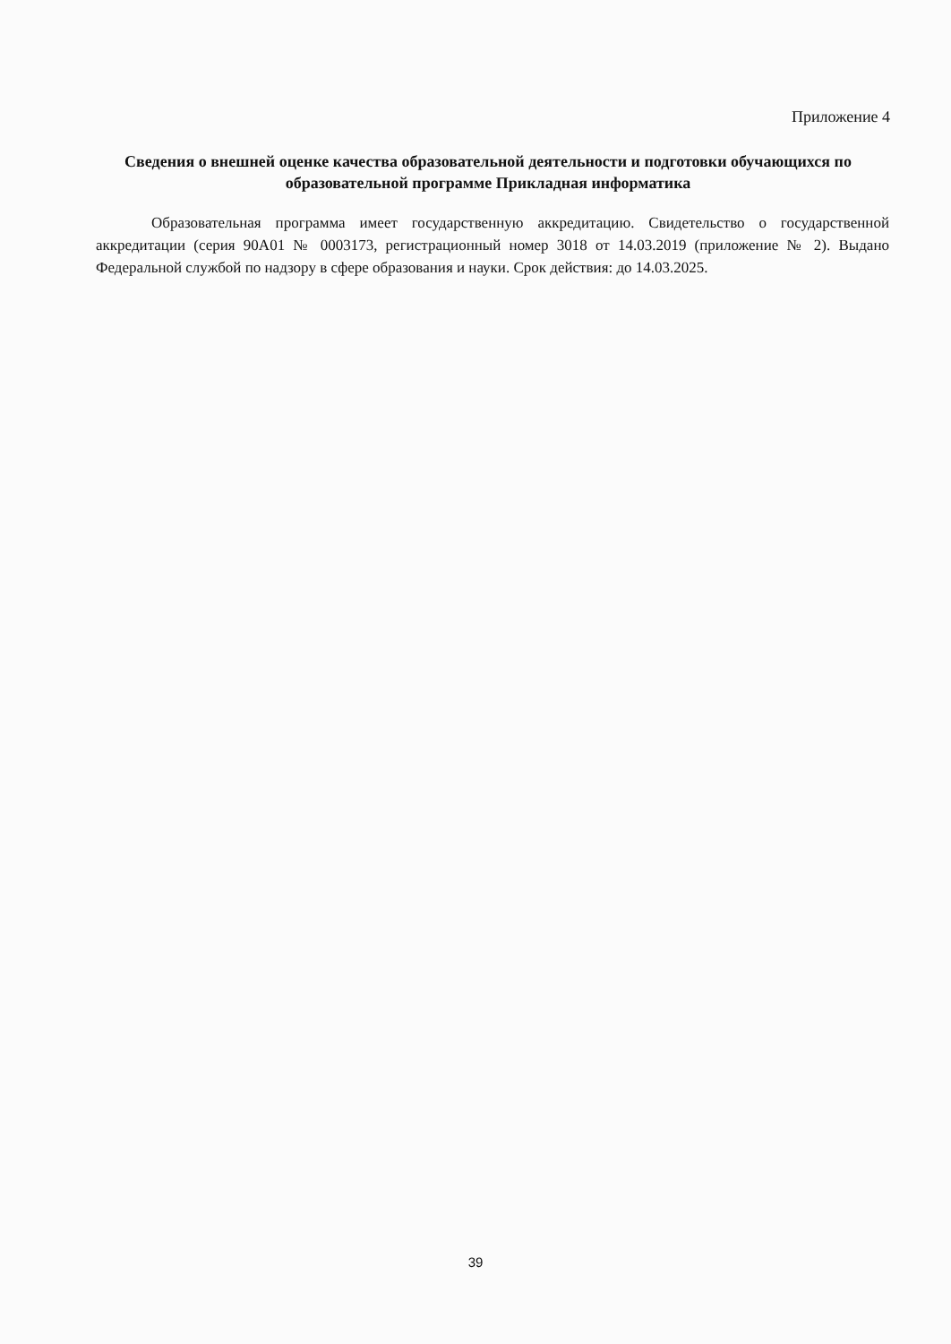Приложение 4
Сведения о внешней оценке качества образовательной деятельности и подготовки обучающихся по образовательной программе Прикладная информатика
Образовательная программа имеет государственную аккредитацию. Свидетельство о государственной аккредитации (серия 90А01 № 0003173, регистрационный номер 3018 от 14.03.2019 (приложение № 2). Выдано Федеральной службой по надзору в сфере образования и науки. Срок действия: до 14.03.2025.
39